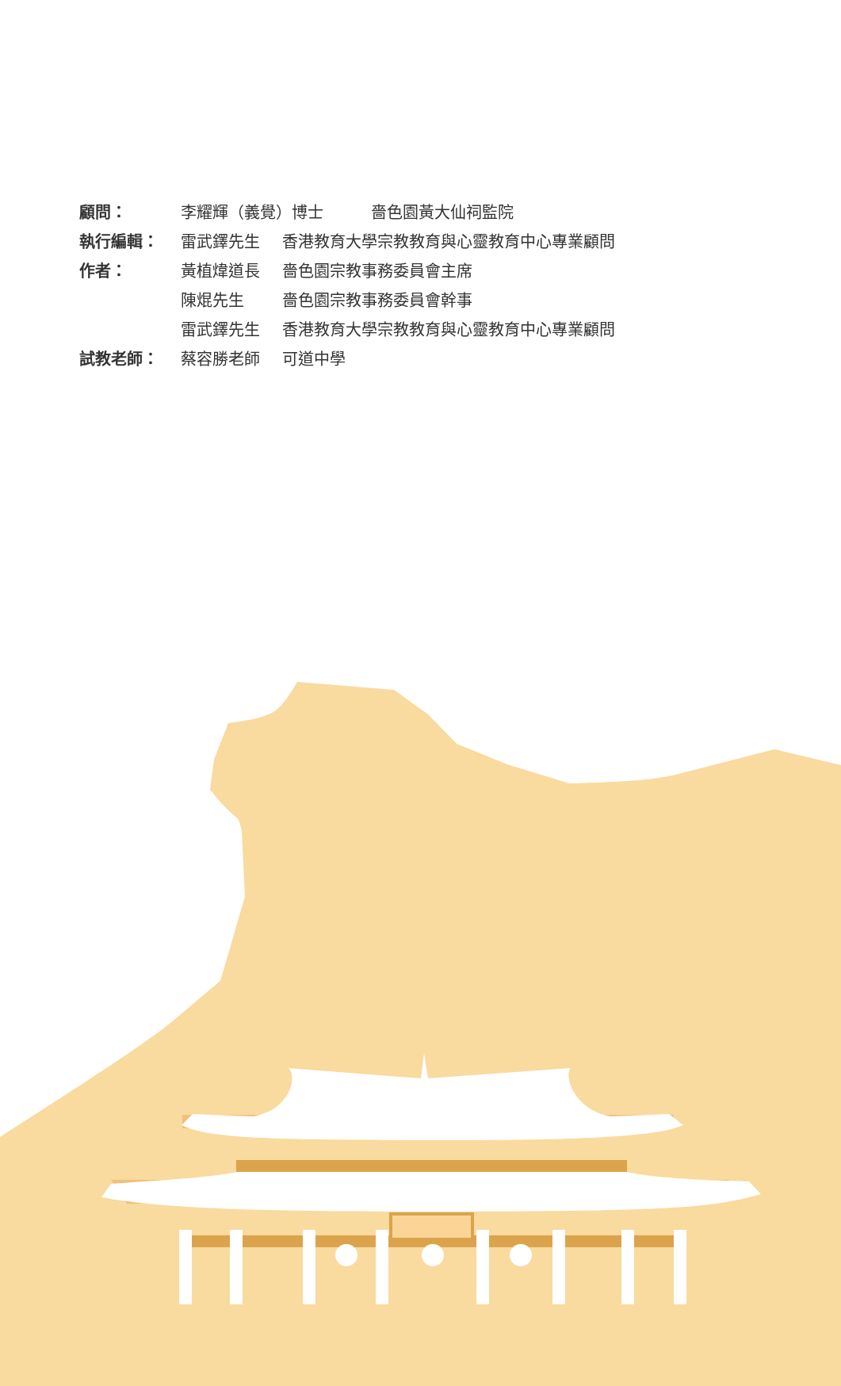| 顧問： | 李耀輝（義覺）博士 嗇色園黃大仙祠監院 | |
| 執行編輯： | 雷武鐸先生 | 香港教育大學宗教教育與心靈教育中心專業顧問 |
| 作者： | 黃植煒道長 | 嗇色園宗教事務委員會主席 |
| | 陳焜先生 | 嗇色園宗教事務委員會幹事 |
| | 雷武鐸先生 | 香港教育大學宗教教育與心靈教育中心專業顧問 |
| 試教老師： | 蔡容勝老師 | 可道中學 |